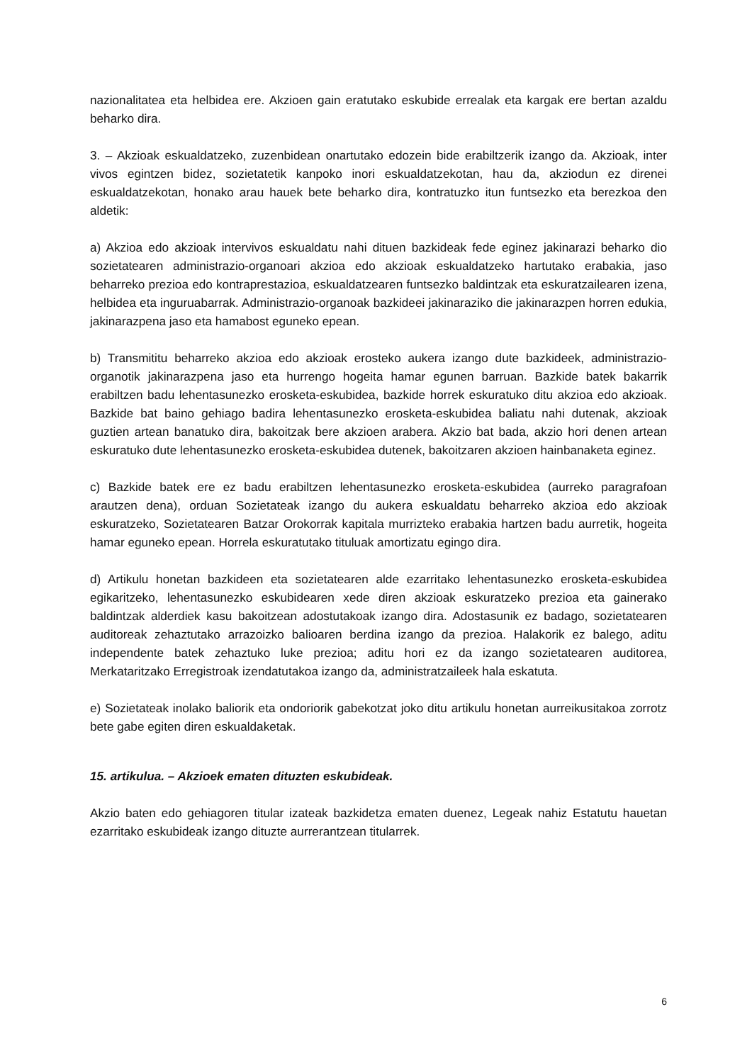nazionalitatea eta helbidea ere. Akzioen gain eratutako eskubide errealak eta kargak ere bertan azaldu beharko dira.
3. – Akzioak eskualdatzeko, zuzenbidean onartutako edozein bide erabiltzerik izango da. Akzioak, inter vivos egintzen bidez, sozietatetik kanpoko inori eskualdatzekotan, hau da, akziodun ez direnei eskualdatzekotan, honako arau hauek bete beharko dira, kontratuzko itun funtsezko eta berezkoa den aldetik:
a) Akzioa edo akzioak intervivos eskualdatu nahi dituen bazkideak fede eginez jakinarazi beharko dio sozietatearen administrazio-organoari akzioa edo akzioak eskualdatzeko hartutako erabakia, jaso beharreko prezioa edo kontraprestazioa, eskualdatzearen funtsezko baldintzak eta eskuratzailearen izena, helbidea eta inguruabarrak. Administrazio-organoak bazkideei jakinaraziko die jakinarazpen horren edukia, jakinarazpena jaso eta hamabost eguneko epean.
b) Transmititu beharreko akzioa edo akzioak erosteko aukera izango dute bazkideek, administrazio-organotik jakinarazpena jaso eta hurrengo hogeita hamar egunen barruan. Bazkide batek bakarrik erabiltzen badu lehentasunezko erosketa-eskubidea, bazkide horrek eskuratuko ditu akzioa edo akzioak. Bazkide bat baino gehiago badira lehentasunezko erosketa-eskubidea baliatu nahi dutenak, akzioak guztien artean banatuko dira, bakoitzak bere akzioen arabera. Akzio bat bada, akzio hori denen artean eskuratuko dute lehentasunezko erosketa-eskubidea dutenek, bakoitzaren akzioen hainbanaketa eginez.
c) Bazkide batek ere ez badu erabiltzen lehentasunezko erosketa-eskubidea (aurreko paragrafoan arautzen dena), orduan Sozietateak izango du aukera eskualdatu beharreko akzioa edo akzioak eskuratzeko, Sozietatearen Batzar Orokorrak kapitala murrizteko erabakia hartzen badu aurretik, hogeita hamar eguneko epean. Horrela eskuratutako tituluak amortizatu egingo dira.
d) Artikulu honetan bazkideen eta sozietatearen alde ezarritako lehentasunezko erosketa-eskubidea egikaritzeko, lehentasunezko eskubidearen xede diren akzioak eskuratzeko prezioa eta gainerako baldintzak alderdiek kasu bakoitzean adostutakoak izango dira. Adostasunik ez badago, sozietatearen auditoreak zehaztutako arrazoizko balioaren berdina izango da prezioa. Halakorik ez balego, aditu independente batek zehaztuko luke prezioa; aditu hori ez da izango sozietatearen auditorea, Merkataritzako Erregistroak izendatutakoa izango da, administratzaileek hala eskatuta.
e) Sozietateak inolako baliorik eta ondoriorik gabekotzat joko ditu artikulu honetan aurreikusitakoa zorrotz bete gabe egiten diren eskualdaketak.
15. artikulua. – Akzioek ematen dituzten eskubideak.
Akzio baten edo gehiagoren titular izateak bazkidetza ematen duenez, Legeak nahiz Estatutu hauetan ezarritako eskubideak izango dituzte aurrerantzean titularrek.
6